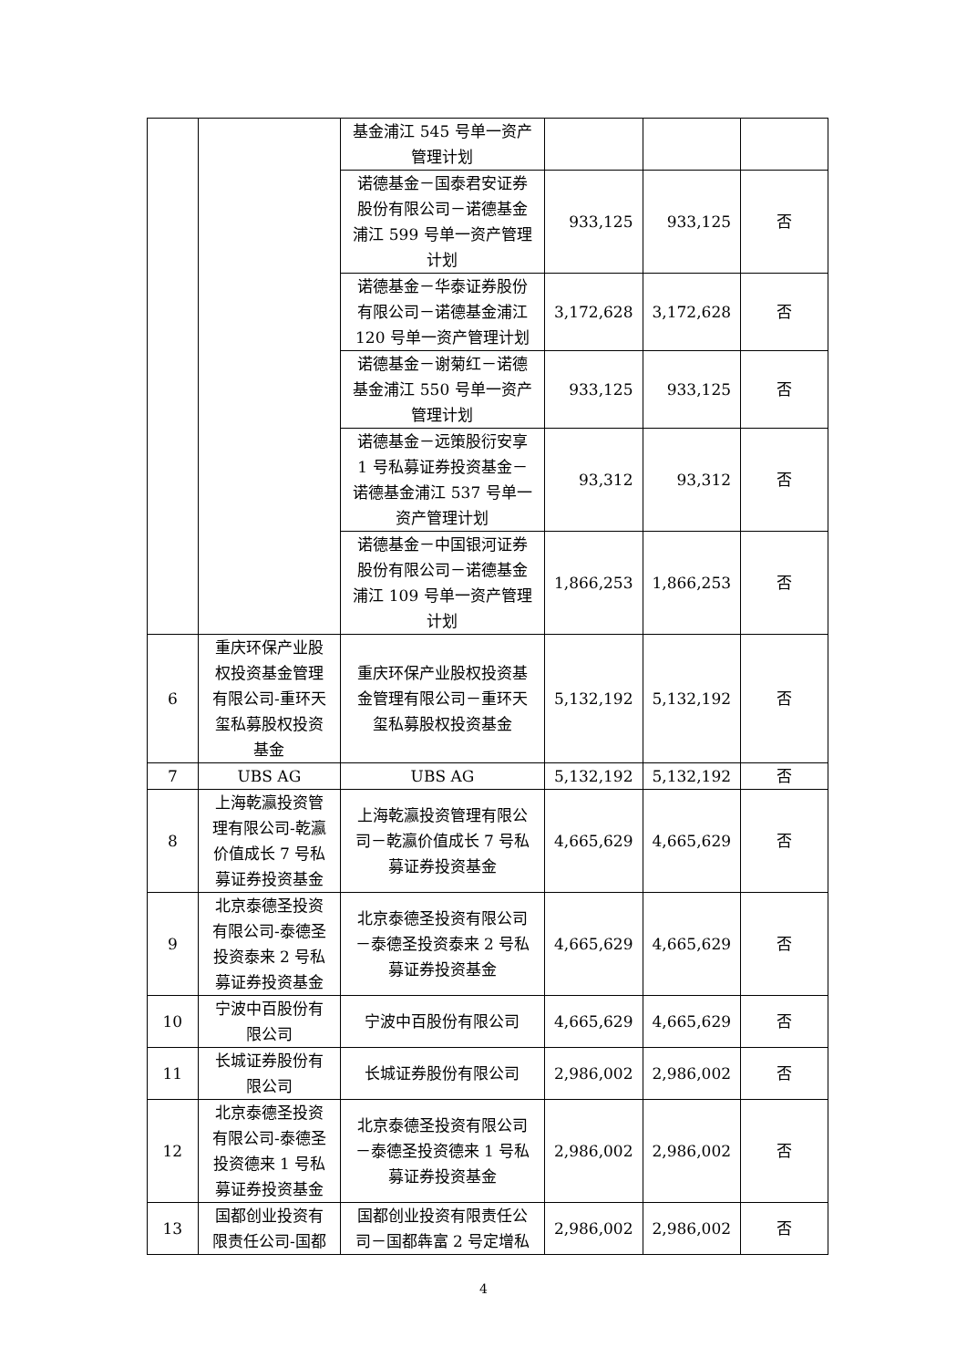| | | 基金浦江 545 号单一资产管理计划 | | | |
| | | 诺德基金－国泰君安证券股份有限公司－诺德基金浦江 599 号单一资产管理计划 | 933,125 | 933,125 | 否 |
| | | 诺德基金－华泰证券股份有限公司－诺德基金浦江 120 号单一资产管理计划 | 3,172,628 | 3,172,628 | 否 |
| | | 诺德基金－谢菊红－诺德基金浦江 550 号单一资产管理计划 | 933,125 | 933,125 | 否 |
| | | 诺德基金－远策股衍安享 1 号私募证券投资基金－诺德基金浦江 537 号单一资产管理计划 | 93,312 | 93,312 | 否 |
| | | 诺德基金－中国银河证券股份有限公司－诺德基金浦江 109 号单一资产管理计划 | 1,866,253 | 1,866,253 | 否 |
| 6 | 重庆环保产业股权投资基金管理有限公司-重环天玺私募股权投资基金 | 重庆环保产业股权投资基金管理有限公司－重环天玺私募股权投资基金 | 5,132,192 | 5,132,192 | 否 |
| 7 | UBS AG | UBS AG | 5,132,192 | 5,132,192 | 否 |
| 8 | 上海乾瀛投资管理有限公司-乾瀛价值成长 7 号私募证券投资基金 | 上海乾瀛投资管理有限公司－乾瀛价值成长 7 号私募证券投资基金 | 4,665,629 | 4,665,629 | 否 |
| 9 | 北京泰德圣投资有限公司-泰德圣投资泰来 2 号私募证券投资基金 | 北京泰德圣投资有限公司－泰德圣投资泰来 2 号私募证券投资基金 | 4,665,629 | 4,665,629 | 否 |
| 10 | 宁波中百股份有限公司 | 宁波中百股份有限公司 | 4,665,629 | 4,665,629 | 否 |
| 11 | 长城证券股份有限公司 | 长城证券股份有限公司 | 2,986,002 | 2,986,002 | 否 |
| 12 | 北京泰德圣投资有限公司-泰德圣投资德来 1 号私募证券投资基金 | 北京泰德圣投资有限公司－泰德圣投资德来 1 号私募证券投资基金 | 2,986,002 | 2,986,002 | 否 |
| 13 | 国都创业投资有限责任公司-国都 | 国都创业投资有限责任公司－国都犇富 2 号定增私 | 2,986,002 | 2,986,002 | 否 |
4